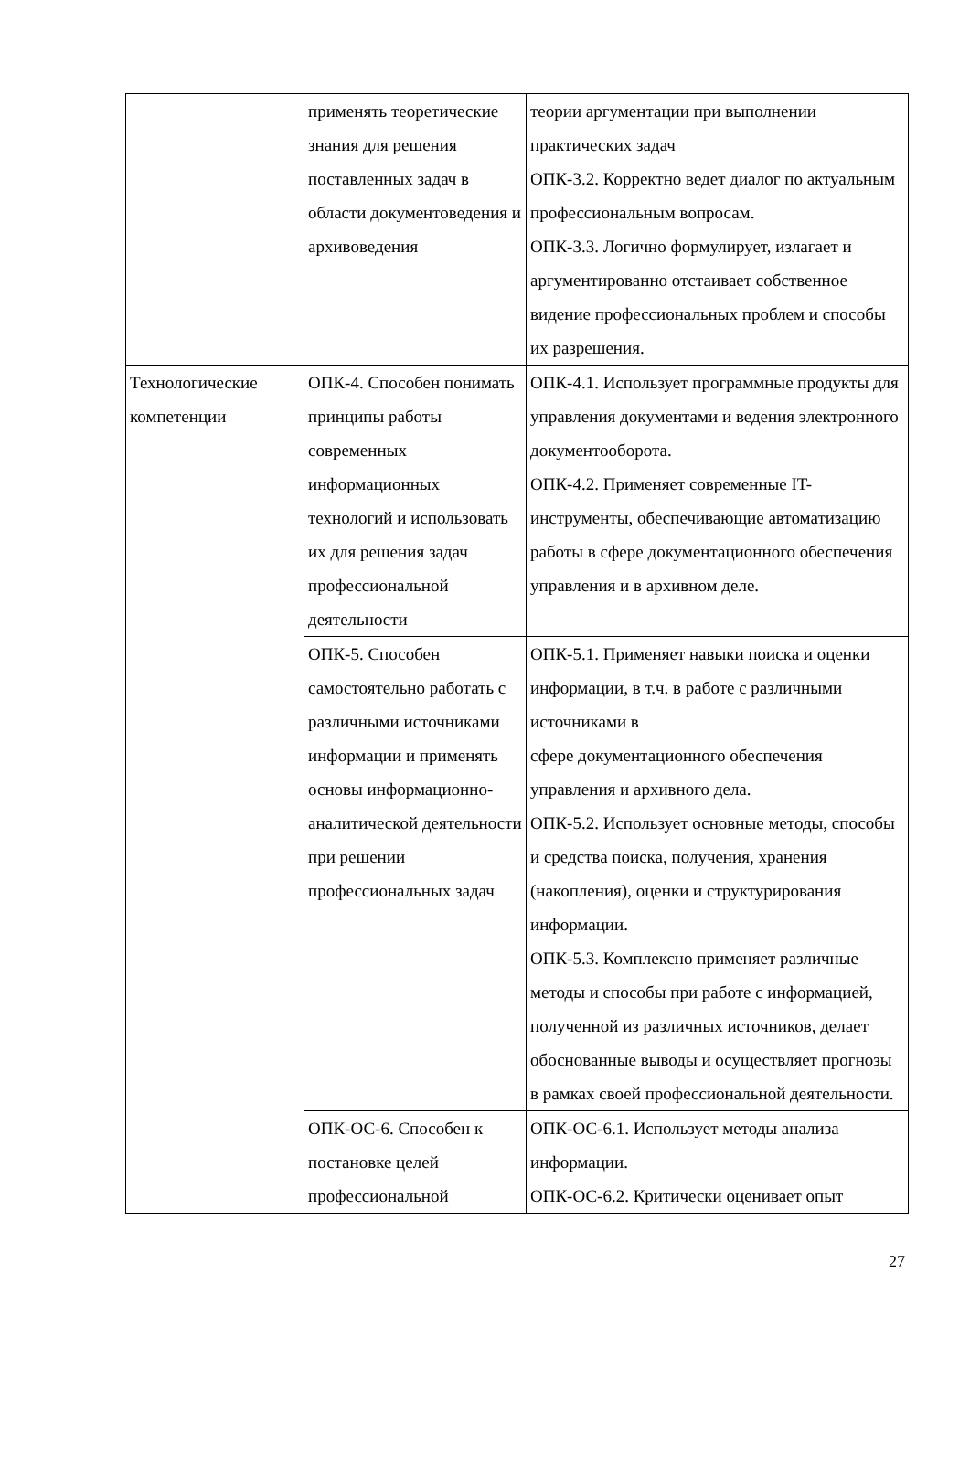| | применять теоретические знания для решения поставленных задач в области документоведения и архивоведения | теории аргументации при выполнении практических задач ОПК-3.2. Корректно ведет диалог по актуальным профессиональным вопросам. ОПК-3.3. Логично формулирует, излагает и аргументированно отстаивает собственное видение профессиональных проблем и способы их разрешения. |
| Технологические компетенции | ОПК-4. Способен понимать принципы работы современных информационных технологий и использовать их для решения задач профессиональной деятельности | ОПК-4.1. Использует программные продукты для управления документами и ведения электронного документооборота. ОПК-4.2. Применяет современные IT-инструменты, обеспечивающие автоматизацию работы в сфере документационного обеспечения управления и в архивном деле. |
| | ОПК-5. Способен самостоятельно работать с различными источниками информации и применять основы информационно-аналитической деятельности при решении профессиональных задач | ОПК-5.1. Применяет навыки поиска и оценки информации, в т.ч. в работе с различными источниками в сфере документационного обеспечения управления и архивного дела. ОПК-5.2. Использует основные методы, способы и средства поиска, получения, хранения (накопления), оценки и структурирования информации. ОПК-5.3. Комплексно применяет различные методы и способы при работе с информацией, полученной из различных источников, делает обоснованные выводы и осуществляет прогнозы в рамках своей профессиональной деятельности. |
| | ОПК-ОС-6. Способен к постановке целей профессиональной | ОПК-ОС-6.1. Использует методы анализа информации. ОПК-ОС-6.2. Критически оценивает опыт |
27